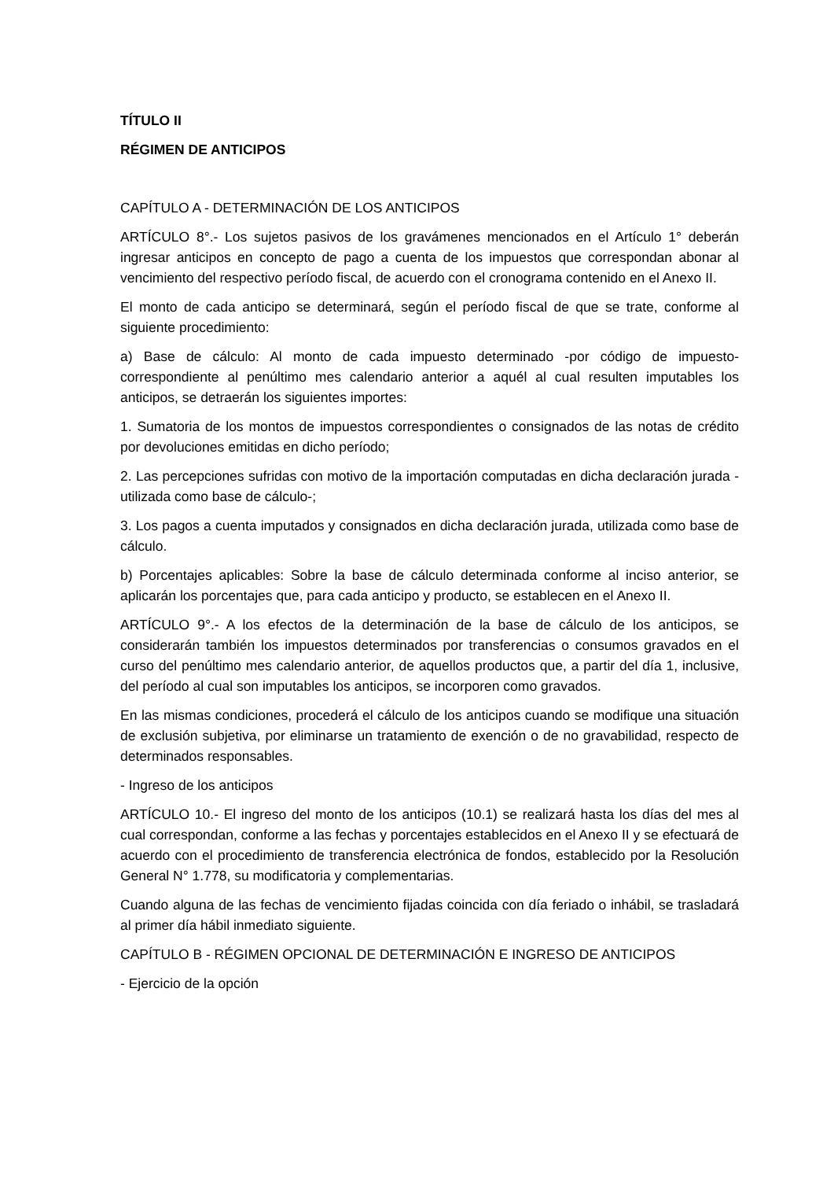TÍTULO II
RÉGIMEN DE ANTICIPOS
CAPÍTULO A - DETERMINACIÓN DE LOS ANTICIPOS
ARTÍCULO 8°.- Los sujetos pasivos de los gravámenes mencionados en el Artículo 1° deberán ingresar anticipos en concepto de pago a cuenta de los impuestos que correspondan abonar al vencimiento del respectivo período fiscal, de acuerdo con el cronograma contenido en el Anexo II.
El monto de cada anticipo se determinará, según el período fiscal de que se trate, conforme al siguiente procedimiento:
a) Base de cálculo: Al monto de cada impuesto determinado -por código de impuesto- correspondiente al penúltimo mes calendario anterior a aquél al cual resulten imputables los anticipos, se detraerán los siguientes importes:
1. Sumatoria de los montos de impuestos correspondientes o consignados de las notas de crédito por devoluciones emitidas en dicho período;
2. Las percepciones sufridas con motivo de la importación computadas en dicha declaración jurada -utilizada como base de cálculo-;
3. Los pagos a cuenta imputados y consignados en dicha declaración jurada, utilizada como base de cálculo.
b) Porcentajes aplicables: Sobre la base de cálculo determinada conforme al inciso anterior, se aplicarán los porcentajes que, para cada anticipo y producto, se establecen en el Anexo II.
ARTÍCULO 9°.- A los efectos de la determinación de la base de cálculo de los anticipos, se considerarán también los impuestos determinados por transferencias o consumos gravados en el curso del penúltimo mes calendario anterior, de aquellos productos que, a partir del día 1, inclusive, del período al cual son imputables los anticipos, se incorporen como gravados.
En las mismas condiciones, procederá el cálculo de los anticipos cuando se modifique una situación de exclusión subjetiva, por eliminarse un tratamiento de exención o de no gravabilidad, respecto de determinados responsables.
- Ingreso de los anticipos
ARTÍCULO 10.- El ingreso del monto de los anticipos (10.1) se realizará hasta los días del mes al cual correspondan, conforme a las fechas y porcentajes establecidos en el Anexo II y se efectuará de acuerdo con el procedimiento de transferencia electrónica de fondos, establecido por la Resolución General N° 1.778, su modificatoria y complementarias.
Cuando alguna de las fechas de vencimiento fijadas coincida con día feriado o inhábil, se trasladará al primer día hábil inmediato siguiente.
CAPÍTULO B - RÉGIMEN OPCIONAL DE DETERMINACIÓN E INGRESO DE ANTICIPOS
- Ejercicio de la opción